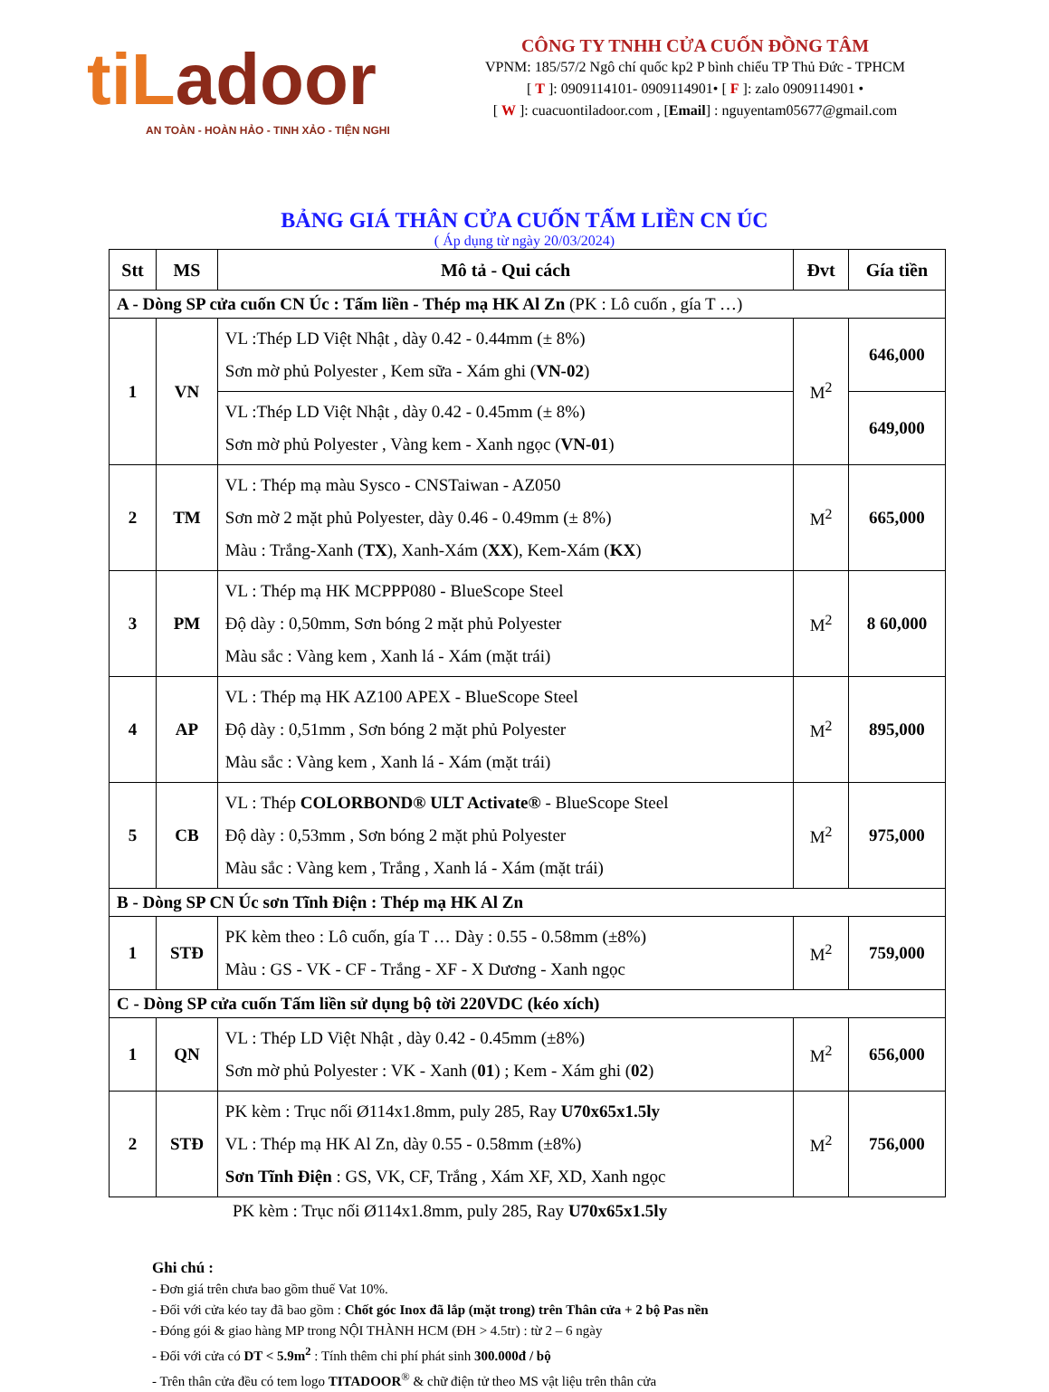tiLadoor
AN TOÀN - HOÀN HẢO - TINH XẢO - TIỆN NGHI
CÔNG TY TNHH CỬA CUỐN ĐỒNG TÂM
VPNM: 185/57/2 Ngô chí quốc kp2 P bình chiểu TP Thủ Đức - TPHCM
[ T ]: 0909114101- 0909114901• [ F ]: zalo 0909114901 •
[ W ]: cuacuontiladoor.com , [Email] : nguyentam05677@gmail.com
BẢNG GIÁ THÂN CỬA CUỐN TẤM LIỀN CN ÚC
( Áp dụng từ ngày 20/03/2024)
| Stt | MS | Mô tả - Qui cách | Đvt | Gía tiền |
| --- | --- | --- | --- | --- |
| A - Dòng SP cửa cuốn CN Úc : Tấm liền - Thép mạ HK Al Zn (PK : Lô cuốn , gía T …) | | | | |
| 1 | VN | VL :Thép LD Việt Nhật , dày 0.42 - 0.44mm (± 8%) Sơn mờ phủ Polyester , Kem sữa - Xám ghi ( VN-02 ) | M<sup>2</sup> | 646,000 |
| | | VL :Thép LD Việt Nhật , dày 0.42 - 0.45mm (± 8%) Sơn mờ phủ Polyester , Vàng kem - Xanh ngọc ( VN-01 ) | | 649,000 |
| 2 | TM | VL : Thép mạ màu Sysco - CNSTaiwan - AZ050 Sơn mờ 2 mặt phủ Polyester, dày 0.46 - 0.49mm (± 8%) Màu : Trắng-Xanh ( TX ), Xanh-Xám ( XX ), Kem-Xám ( KX ) | M<sup>2</sup> | 665,000 |
| 3 | PM | VL : Thép mạ HK MCPPP080 - BlueScope Steel Độ dày : 0,50mm, Sơn bóng 2 mặt phủ Polyester Màu sắc : Vàng kem , Xanh lá - Xám (mặt trái) | M<sup>2</sup> | 8 60,000 |
| 4 | AP | VL : Thép mạ HK AZ100 APEX - BlueScope Steel Độ dày : 0,51mm , Sơn bóng 2 mặt phủ Polyester Màu sắc : Vàng kem , Xanh lá - Xám (mặt trái) | M<sup>2</sup> | 895,000 |
| 5 | CB | VL : Thép COLORBOND® ULT Activate® - BlueScope Steel Độ dày : 0,53mm , Sơn bóng 2 mặt phủ Polyester Màu sắc : Vàng kem , Trắng , Xanh lá - Xám (mặt trái) | M<sup>2</sup> | 975,000 |
| B - Dòng SP CN Úc sơn Tĩnh Điện : Thép mạ HK Al Zn | | | | |
| 1 | STĐ | PK kèm theo : Lô cuốn, gía T … Dày : 0.55 - 0.58mm (±8%) Màu : GS - VK - CF - Trắng - XF - X Dương - Xanh ngọc | M<sup>2</sup> | 759,000 |
| C - Dòng SP cửa cuốn Tấm liền sử dụng bộ tời 220VDC (kéo xích) | | | | |
| 1 | QN | VL : Thép LD Việt Nhật , dày 0.42 - 0.45mm (±8%) Sơn mờ phủ Polyester : VK - Xanh ( 01 ) ; Kem - Xám ghi ( 02 ) | M<sup>2</sup> | 656,000 |
| 2 | STĐ | PK kèm : Trục nối Ø114x1.8mm, puly 285, Ray U70x65x1.5ly VL : Thép mạ HK Al Zn, dày 0.55 - 0.58mm (±8%) Sơn Tĩnh Điện : GS, VK, CF, Trắng , Xám XF, XD, Xanh ngọc | M<sup>2</sup> | 756,000 |
PK kèm : Trục nối Ø114x1.8mm, puly 285, Ray U70x65x1.5ly
Ghi chú :
- Đơn giá trên chưa bao gồm thuế Vat 10%.
- Đối với cửa kéo tay đã bao gồm : Chốt góc Inox đã lắp (mặt trong) trên Thân cửa + 2 bộ Pas nền
- Đóng gói & giao hàng MP trong NỘI THÀNH HCM (ĐH > 4.5tr) : từ 2 – 6 ngày
- Đối với cửa có DT < 5.9m<sup>2</sup> : Tính thêm chi phí phát sinh 300.000đ / bộ
- Trên thân cửa đều có tem logo TITADOOR<sup>®</sup> & chữ điện tử theo MS vật liệu trên thân cửa